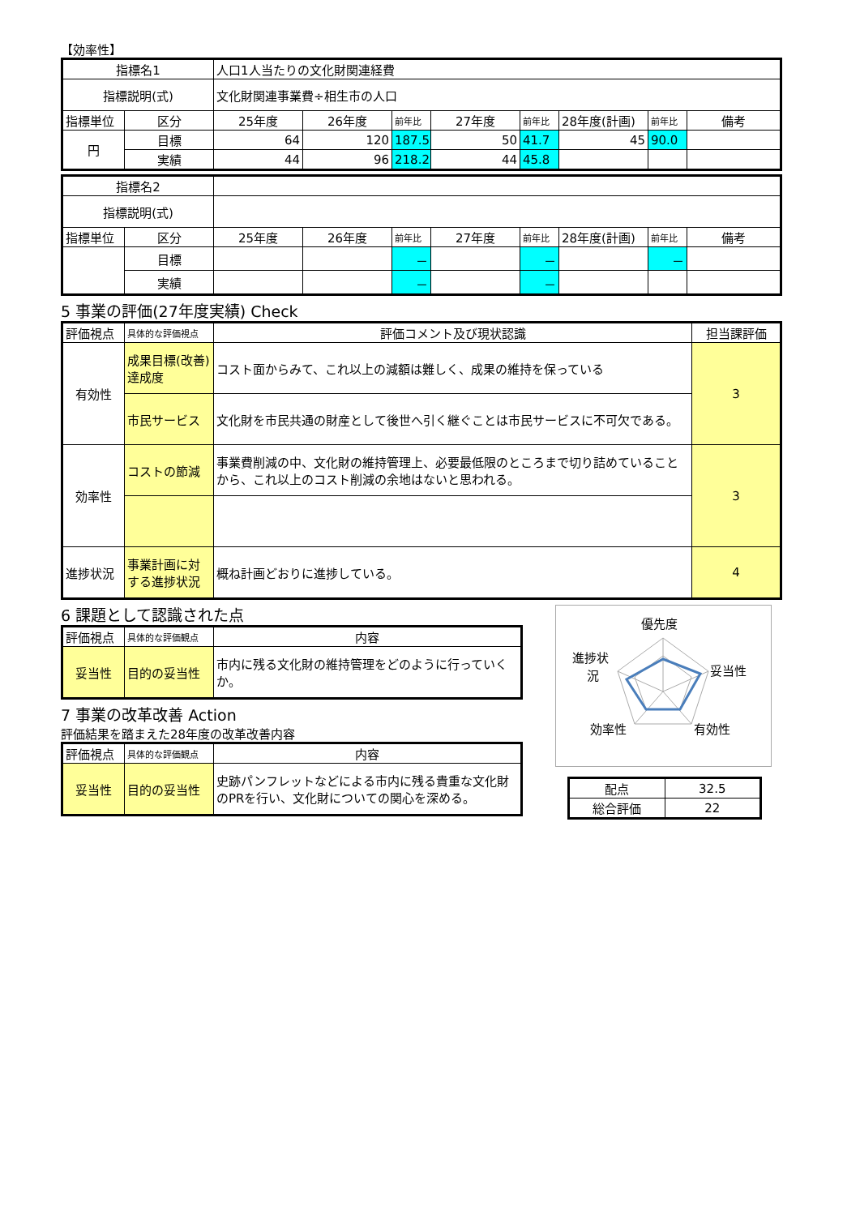【効率性】
| 指標名1 | | 人口1人当たりの文化財関連経費 | | | | | | | |
| 指標説明(式) | | 文化財関連事業費÷相生市の人口 | | | | | | | |
| 指標単位 | 区分 | 25年度 | 26年度 | 前年比 | 27年度 | 前年比 | 28年度(計画) | 前年比 | 備考 |
| 円 | 目標 | 64 | 120 | 187.5 | 50 | 41.7 | 45 | 90.0 | |
| | 実績 | 44 | 96 | 218.2 | 44 | 45.8 | | | |
| 指標名2 | | | | | | | | | |
| 指標説明(式) | | | | | | | | | |
| 指標単位 | 区分 | 25年度 | 26年度 | 前年比 | 27年度 | 前年比 | 28年度(計画) | 前年比 | 備考 |
| | 目標 | | | － | | － | | － | |
| | 実績 | | | － | | － | | | |
5 事業の評価(27年度実績) Check
| 評価視点 | 具体的な評価視点 | 評価コメント及び現状認識 | 担当課評価 |
| 有効性 | 成果目標(改善)達成度 | コスト面からみて、これ以上の減額は難しく、成果の維持を保っている | 3 |
| | 市民サービス | 文化財を市民共通の財産として後世へ引く継ぐことは市民サービスに不可欠である。 | |
| 効率性 | コストの節減 | 事業費削減の中、文化財の維持管理上、必要最低限のところまで切り詰めていることから、これ以上のコスト削減の余地はないと思われる。 | 3 |
| 進捗状況 | 事業計画に対する進捗状況 | 概ね計画どおりに進捗している。 | 4 |
6 課題として認識された点
| 評価視点 | 具体的な評価観点 | 内容 |
| 妥当性 | 目的の妥当性 | 市内に残る文化財の維持管理をどのように行っていくか。 |
7 事業の改革改善 Action
評価結果を踏まえた28年度の改革改善内容
| 評価視点 | 具体的な評価観点 | 内容 |
| 妥当性 | 目的の妥当性 | 史跡パンフレットなどによる市内に残る貴重な文化財のPRを行い、文化財についての関心を深める。 |
優先度
妥当性
有効性
効率性
進捗状
況
| 配点 | 32.5 |
| 総合評価 | 22 |